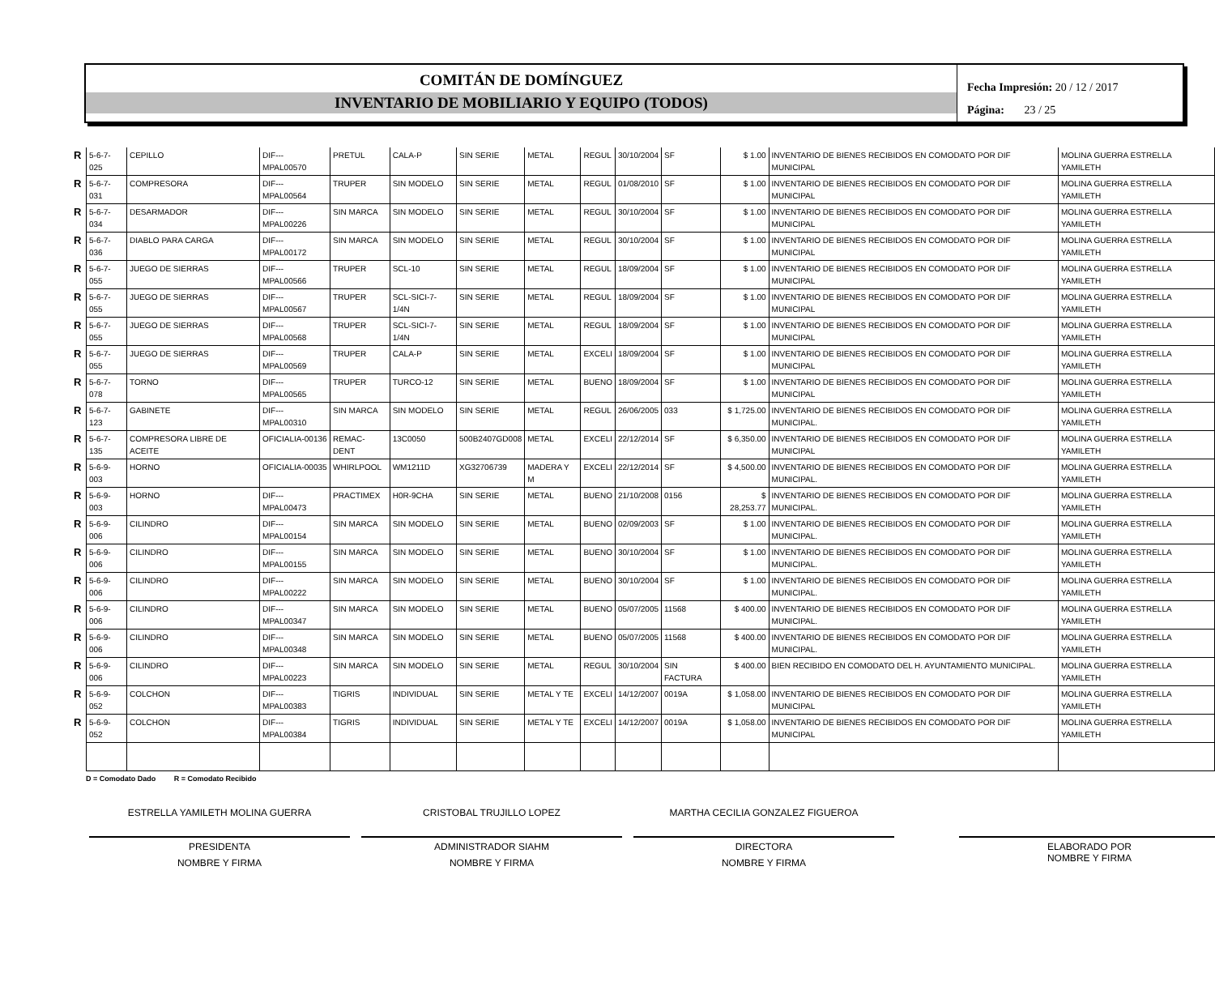COMITÁN DE DOMÍNGUEZ
INVENTARIO DE MOBILIARIO Y EQUIPO (TODOS)
Fecha Impresión: 20 / 12 / 2017
Página: 23 / 25
| R | 5-6-7-025 | CEPILLO | DIF---MPAL00570 | PRETUL | CALA-P | SIN SERIE | METAL | REGUL | 30/10/2004 | SF | $ 1.00 | INVENTARIO DE BIENES RECIBIDOS EN COMODATO POR DIF MUNICIPAL | MOLINA GUERRA ESTRELLA YAMILETH |
| R | 5-6-7-031 | COMPRESORA | DIF---MPAL00564 | TRUPER | SIN MODELO | SIN SERIE | METAL | REGUL | 01/08/2010 | SF | $ 1.00 | INVENTARIO DE BIENES RECIBIDOS EN COMODATO POR DIF MUNICIPAL | MOLINA GUERRA ESTRELLA YAMILETH |
| R | 5-6-7-034 | DESARMADOR | DIF---MPAL00226 | SIN MARCA | SIN MODELO | SIN SERIE | METAL | REGUL | 30/10/2004 | SF | $ 1.00 | INVENTARIO DE BIENES RECIBIDOS EN COMODATO POR DIF MUNICIPAL | MOLINA GUERRA ESTRELLA YAMILETH |
| R | 5-6-7-036 | DIABLO PARA CARGA | DIF---MPAL00172 | SIN MARCA | SIN MODELO | SIN SERIE | METAL | REGUL | 30/10/2004 | SF | $ 1.00 | INVENTARIO DE BIENES RECIBIDOS EN COMODATO POR DIF MUNICIPAL | MOLINA GUERRA ESTRELLA YAMILETH |
| R | 5-6-7-055 | JUEGO DE SIERRAS | DIF---MPAL00566 | TRUPER | SCL-10 | SIN SERIE | METAL | REGUL | 18/09/2004 | SF | $ 1.00 | INVENTARIO DE BIENES RECIBIDOS EN COMODATO POR DIF MUNICIPAL | MOLINA GUERRA ESTRELLA YAMILETH |
| R | 5-6-7-055 | JUEGO DE SIERRAS | DIF---MPAL00567 | TRUPER | SCL-SICI-7-1/4N | SIN SERIE | METAL | REGUL | 18/09/2004 | SF | $ 1.00 | INVENTARIO DE BIENES RECIBIDOS EN COMODATO POR DIF MUNICIPAL | MOLINA GUERRA ESTRELLA YAMILETH |
| R | 5-6-7-055 | JUEGO DE SIERRAS | DIF---MPAL00568 | TRUPER | SCL-SICI-7-1/4N | SIN SERIE | METAL | REGUL | 18/09/2004 | SF | $ 1.00 | INVENTARIO DE BIENES RECIBIDOS EN COMODATO POR DIF MUNICIPAL | MOLINA GUERRA ESTRELLA YAMILETH |
| R | 5-6-7-055 | JUEGO DE SIERRAS | DIF---MPAL00569 | TRUPER | CALA-P | SIN SERIE | METAL | EXCELI | 18/09/2004 | SF | $ 1.00 | INVENTARIO DE BIENES RECIBIDOS EN COMODATO POR DIF MUNICIPAL | MOLINA GUERRA ESTRELLA YAMILETH |
| R | 5-6-7-078 | TORNO | DIF---MPAL00565 | TRUPER | TURCO-12 | SIN SERIE | METAL | BUENO | 18/09/2004 | SF | $ 1.00 | INVENTARIO DE BIENES RECIBIDOS EN COMODATO POR DIF MUNICIPAL | MOLINA GUERRA ESTRELLA YAMILETH |
| R | 5-6-7-123 | GABINETE | DIF---MPAL00310 | SIN MARCA | SIN MODELO | SIN SERIE | METAL | REGUL | 26/06/2005 | 033 | $ 1,725.00 | INVENTARIO DE BIENES RECIBIDOS EN COMODATO POR DIF MUNICIPAL. | MOLINA GUERRA ESTRELLA YAMILETH |
| R | 5-6-7-135 | COMPRESORA LIBRE DE ACEITE | OFICIALIA-00136 | REMAC-DENT | 13C0050 | 500B2407GD008 | METAL | EXCELI | 22/12/2014 | SF | $ 6,350.00 | INVENTARIO DE BIENES RECIBIDOS EN COMODATO POR DIF MUNICIPAL | MOLINA GUERRA ESTRELLA YAMILETH |
| R | 5-6-9-003 | HORNO | OFICIALIA-00035 | WHIRLPOOL | WM1211D | XG32706739 | MADERA Y M | EXCELI | 22/12/2014 | SF | $ 4,500.00 | INVENTARIO DE BIENES RECIBIDOS EN COMODATO POR DIF MUNICIPAL. | MOLINA GUERRA ESTRELLA YAMILETH |
| R | 5-6-9-003 | HORNO | DIF---MPAL00473 | PRACTIMEX | H0R-9CHA | SIN SERIE | METAL | BUENO | 21/10/2008 | 0156 | $ 28,253.77 | INVENTARIO DE BIENES RECIBIDOS EN COMODATO POR DIF MUNICIPAL. | MOLINA GUERRA ESTRELLA YAMILETH |
| R | 5-6-9-006 | CILINDRO | DIF---MPAL00154 | SIN MARCA | SIN MODELO | SIN SERIE | METAL | BUENO | 02/09/2003 | SF | $ 1.00 | INVENTARIO DE BIENES RECIBIDOS EN COMODATO POR DIF MUNICIPAL. | MOLINA GUERRA ESTRELLA YAMILETH |
| R | 5-6-9-006 | CILINDRO | DIF---MPAL00155 | SIN MARCA | SIN MODELO | SIN SERIE | METAL | BUENO | 30/10/2004 | SF | $ 1.00 | INVENTARIO DE BIENES RECIBIDOS EN COMODATO POR DIF MUNICIPAL. | MOLINA GUERRA ESTRELLA YAMILETH |
| R | 5-6-9-006 | CILINDRO | DIF---MPAL00222 | SIN MARCA | SIN MODELO | SIN SERIE | METAL | BUENO | 30/10/2004 | SF | $ 1.00 | INVENTARIO DE BIENES RECIBIDOS EN COMODATO POR DIF MUNICIPAL. | MOLINA GUERRA ESTRELLA YAMILETH |
| R | 5-6-9-006 | CILINDRO | DIF---MPAL00347 | SIN MARCA | SIN MODELO | SIN SERIE | METAL | BUENO | 05/07/2005 | 11568 | $ 400.00 | INVENTARIO DE BIENES RECIBIDOS EN COMODATO POR DIF MUNICIPAL. | MOLINA GUERRA ESTRELLA YAMILETH |
| R | 5-6-9-006 | CILINDRO | DIF---MPAL00348 | SIN MARCA | SIN MODELO | SIN SERIE | METAL | BUENO | 05/07/2005 | 11568 | $ 400.00 | INVENTARIO DE BIENES RECIBIDOS EN COMODATO POR DIF MUNICIPAL. | MOLINA GUERRA ESTRELLA YAMILETH |
| R | 5-6-9-006 | CILINDRO | DIF---MPAL00223 | SIN MARCA | SIN MODELO | SIN SERIE | METAL | REGUL | 30/10/2004 | SIN FACTURA | $ 400.00 | BIEN RECIBIDO EN COMODATO DEL H. AYUNTAMIENTO MUNICIPAL. | MOLINA GUERRA ESTRELLA YAMILETH |
| R | 5-6-9-052 | COLCHON | DIF---MPAL00383 | TIGRIS | INDIVIDUAL | SIN SERIE | METAL Y TE | EXCELI | 14/12/2007 | 0019A | $ 1,058.00 | INVENTARIO DE BIENES RECIBIDOS EN COMODATO POR DIF MUNICIPAL | MOLINA GUERRA ESTRELLA YAMILETH |
| R | 5-6-9-052 | COLCHON | DIF---MPAL00384 | TIGRIS | INDIVIDUAL | SIN SERIE | METAL Y TE | EXCELI | 14/12/2007 | 0019A | $ 1,058.00 | INVENTARIO DE BIENES RECIBIDOS EN COMODATO POR DIF MUNICIPAL | MOLINA GUERRA ESTRELLA YAMILETH |
D = Comodato Dado R = Comodato Recibido
ESTRELLA YAMILETH MOLINA GUERRA
PRESIDENTA
NOMBRE Y FIRMA
CRISTOBAL TRUJILLO LOPEZ
ADMINISTRADOR SIAHM
NOMBRE Y FIRMA
MARTHA CECILIA GONZALEZ FIGUEROA
DIRECTORA
NOMBRE Y FIRMA
ELABORADO POR
NOMBRE Y FIRMA